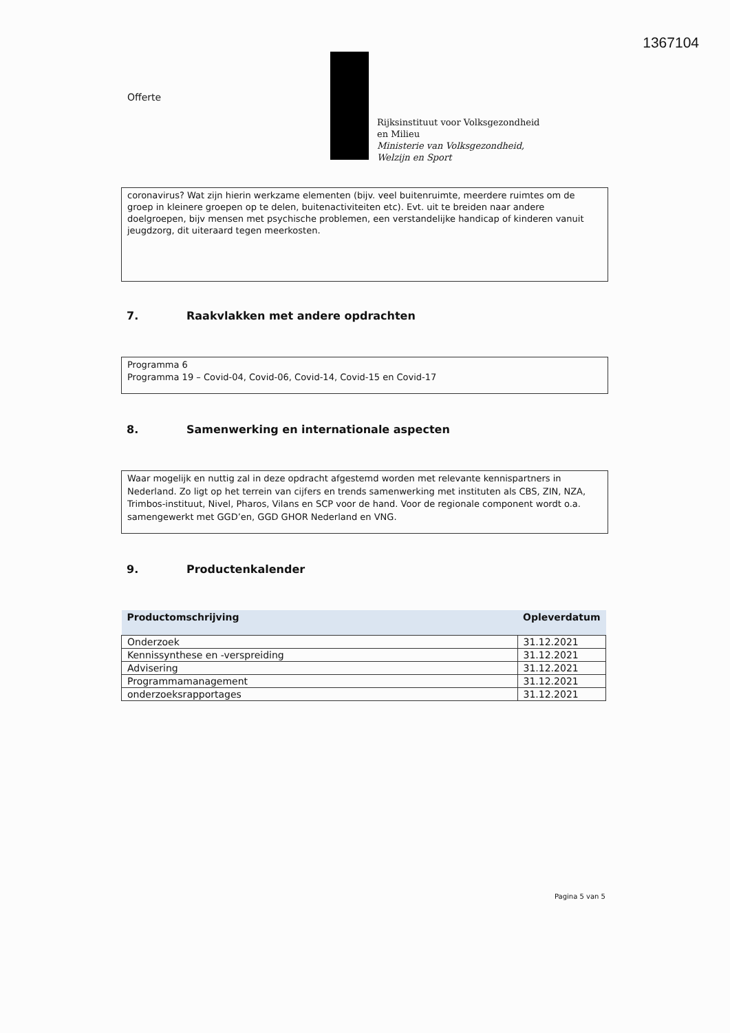1367104
Offerte
Rijksinstituut voor Volksgezondheid
en Milieu
Ministerie van Volksgezondheid,
Welzijn en Sport
coronavirus? Wat zijn hierin werkzame elementen (bijv. veel buitenruimte, meerdere ruimtes om de groep in kleinere groepen op te delen, buitenactiviteiten etc). Evt. uit te breiden naar andere doelgroepen, bijv mensen met psychische problemen, een verstandelijke handicap of kinderen vanuit jeugdzorg, dit uiteraard tegen meerkosten.
7. Raakvlakken met andere opdrachten
Programma 6
Programma 19 – Covid-04, Covid-06, Covid-14, Covid-15 en Covid-17
8. Samenwerking en internationale aspecten
Waar mogelijk en nuttig zal in deze opdracht afgestemd worden met relevante kennispartners in Nederland. Zo ligt op het terrein van cijfers en trends samenwerking met instituten als CBS, ZIN, NZA, Trimbos-instituut, Nivel, Pharos, Vilans en SCP voor de hand. Voor de regionale component wordt o.a. samengewerkt met GGD’en, GGD GHOR Nederland en VNG.
9. Productenkalender
| Productomschrijving | Opleverdatum |
| --- | --- |
| Onderzoek | 31.12.2021 |
| Kennissynthese en -verspreiding | 31.12.2021 |
| Advisering | 31.12.2021 |
| Programmamanagement | 31.12.2021 |
| onderzoeksrapportages | 31.12.2021 |
Pagina 5 van 5